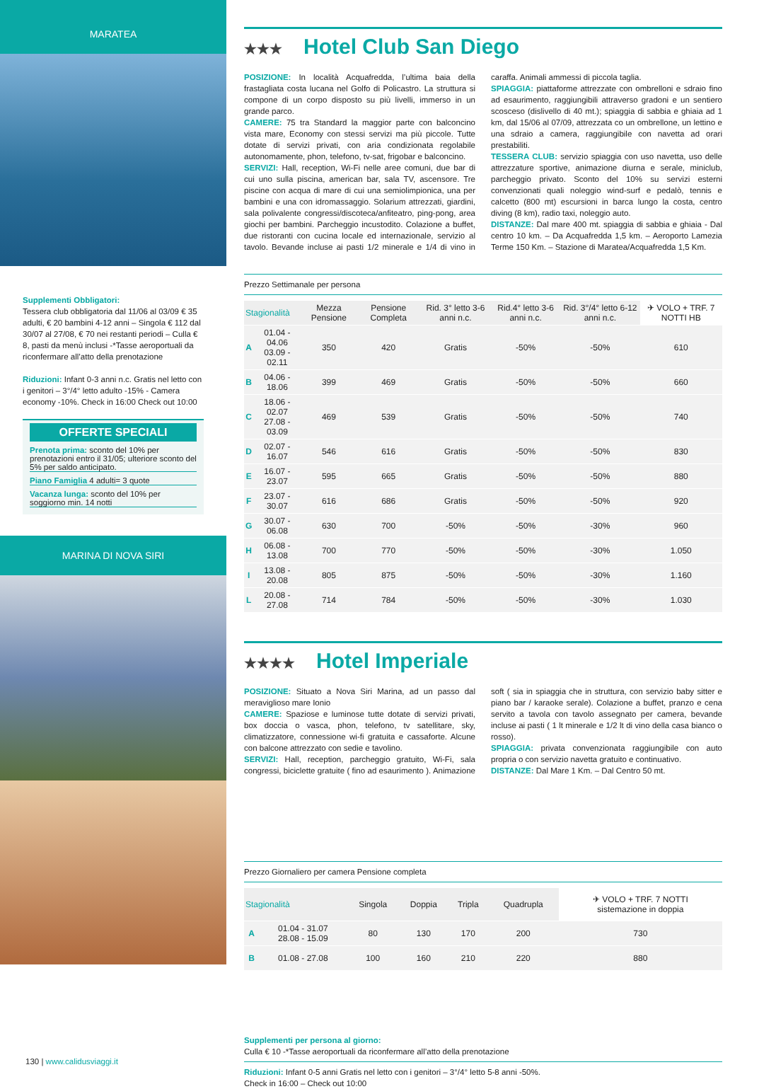MARATEA
Supplementi Obbligatori:
Tessera club obbligatoria dal 11/06 al 03/09 € 35 adulti, € 20 bambini 4-12 anni – Singola € 112 dal 30/07 al 27/08, € 70 nei restanti periodi – Culla € 8, pasti da menù inclusi -*Tasse aeroportuali da riconfermare all’atto della prenotazione
Riduzioni: Infant 0-3 anni n.c. Gratis nel letto con i genitori – 3°/4° letto adulto -15% - Camera economy -10%. Check in 16:00 Check out 10:00
OFFERTE SPECIALI
Prenota prima: sconto del 10% per prenotazioni entro il 31/05; ulteriore sconto del 5% per saldo anticipato.
Piano Famiglia 4 adulti= 3 quote
Vacanza lunga: sconto del 10% per soggiorno min. 14 notti
MARINA DI NOVA SIRI
★★★ Hotel Club San Diego
POSIZIONE: In località Acquafredda, l’ultima baia della frastagliata costa lucana nel Golfo di Policastro. La struttura si compone di un corpo disposto su più livelli, immerso in un grande parco.
CAMERE: 75 tra Standard la maggior parte con balconcino vista mare, Economy con stessi servizi ma più piccole. Tutte dotate di servizi privati, con aria condizionata regolabile autonomamente, phon, telefono, tv-sat, frigobar e balconcino.
SERVIZI: Hall, reception, Wi-Fi nelle aree comuni, due bar di cui uno sulla piscina, american bar, sala TV, ascensore. Tre piscine con acqua di mare di cui una semiolimpionica, una per bambini e una con idromassaggio. Solarium attrezzati, giardini, sala polivalente congressi/discoteca/anfiteatro, ping-pong, area giochi per bambini. Parcheggio incustodito. Colazione a buffet, due ristoranti con cucina locale ed internazionale, servizio al tavolo. Bevande incluse ai pasti 1/2 minerale e 1/4 di vino in caraffa. Animali ammessi di piccola taglia.
SPIAGGIA: piattaforme attrezzate con ombrelloni e sdraio fino ad esaurimento, raggiungibili attraverso gradoni e un sentiero scosceso (dislivello di 40 mt.); spiaggia di sabbia e ghiaia ad 1 km, dal 15/06 al 07/09, attrezzata co un ombrellone, un lettino e una sdraio a camera, raggiungibile con navetta ad orari prestabiliti.
TESSERA CLUB: servizio spiaggia con uso navetta, uso delle attrezzature sportive, animazione diurna e serale, miniclub, parcheggio privato. Sconto del 10% su servizi esterni convenzionati quali noleggio wind-surf e pedalò, tennis e calcetto (800 mt) escursioni in barca lungo la costa, centro diving (8 km), radio taxi, noleggio auto.
DISTANZE: Dal mare 400 mt. spiaggia di sabbia e ghiaia - Dal centro 10 km. – Da Acquafredda 1,5 km. – Aeroporto Lamezia Terme 150 Km. – Stazione di Maratea/Acquafredda 1,5 Km.
Prezzo Settimanale per persona
| Stagionalità | | Mezza Pensione | Pensione Completa | Rid. 3° letto 3-6 anni n.c. | Rid.4° letto 3-6 anni n.c. | Rid. 3°/4° letto 6-12 anni n.c. | ✈ VOLO + TRF. 7 NOTTI HB |
| --- | --- | --- | --- | --- | --- | --- | --- |
| A | 01.04 - 04.06 03.09 - 02.11 | 350 | 420 | Gratis | -50% | -50% | 610 |
| B | 04.06 - 18.06 | 399 | 469 | Gratis | -50% | -50% | 660 |
| C | 18.06 - 02.07 27.08 - 03.09 | 469 | 539 | Gratis | -50% | -50% | 740 |
| D | 02.07 - 16.07 | 546 | 616 | Gratis | -50% | -50% | 830 |
| E | 16.07 - 23.07 | 595 | 665 | Gratis | -50% | -50% | 880 |
| F | 23.07 - 30.07 | 616 | 686 | Gratis | -50% | -50% | 920 |
| G | 30.07 - 06.08 | 630 | 700 | -50% | -50% | -30% | 960 |
| H | 06.08 - 13.08 | 700 | 770 | -50% | -50% | -30% | 1.050 |
| I | 13.08 - 20.08 | 805 | 875 | -50% | -50% | -30% | 1.160 |
| L | 20.08 - 27.08 | 714 | 784 | -50% | -50% | -30% | 1.030 |
★★★★ Hotel Imperiale
POSIZIONE: Situato a Nova Siri Marina, ad un passo dal meraviglioso mare Ionio
CAMERE: Spaziose e luminose tutte dotate di servizi privati, box doccia o vasca, phon, telefono, tv satellitare, sky, climatizzatore, connessione wi-fi gratuita e cassaforte. Alcune con balcone attrezzato con sedie e tavolino.
SERVIZI: Hall, reception, parcheggio gratuito, Wi-Fi, sala congressi, biciclette gratuite ( fino ad esaurimento ). Animazione soft ( sia in spiaggia che in struttura, con servizio baby sitter e piano bar / karaoke serale). Colazione a buffet, pranzo e cena servito a tavola con tavolo assegnato per camera, bevande incluse ai pasti ( 1 lt minerale e 1/2 lt di vino della casa bianco o rosso).
SPIAGGIA: privata convenzionata raggiungibile con auto propria o con servizio navetta gratuito e continuativo.
DISTANZE: Dal Mare 1 Km. – Dal Centro 50 mt.
Prezzo Giornaliero per camera Pensione completa
| Stagionalità | | Singola | Doppia | Tripla | Quadrupla | ✈ VOLO + TRF. 7 NOTTI sistemazione in doppia |
| --- | --- | --- | --- | --- | --- | --- |
| A | 01.04 - 31.07 28.08 - 15.09 | 80 | 130 | 170 | 200 | 730 |
| B | 01.08 - 27.08 | 100 | 160 | 210 | 220 | 880 |
Supplementi per persona al giorno:
Culla € 10 -*Tasse aeroportuali da riconfermare all’atto della prenotazione
Riduzioni: Infant 0-5 anni Gratis nel letto con i genitori – 3°/4° letto 5-8 anni -50%.
Check in 16:00 – Check out 10:00
130 | www.calidusviaggi.it